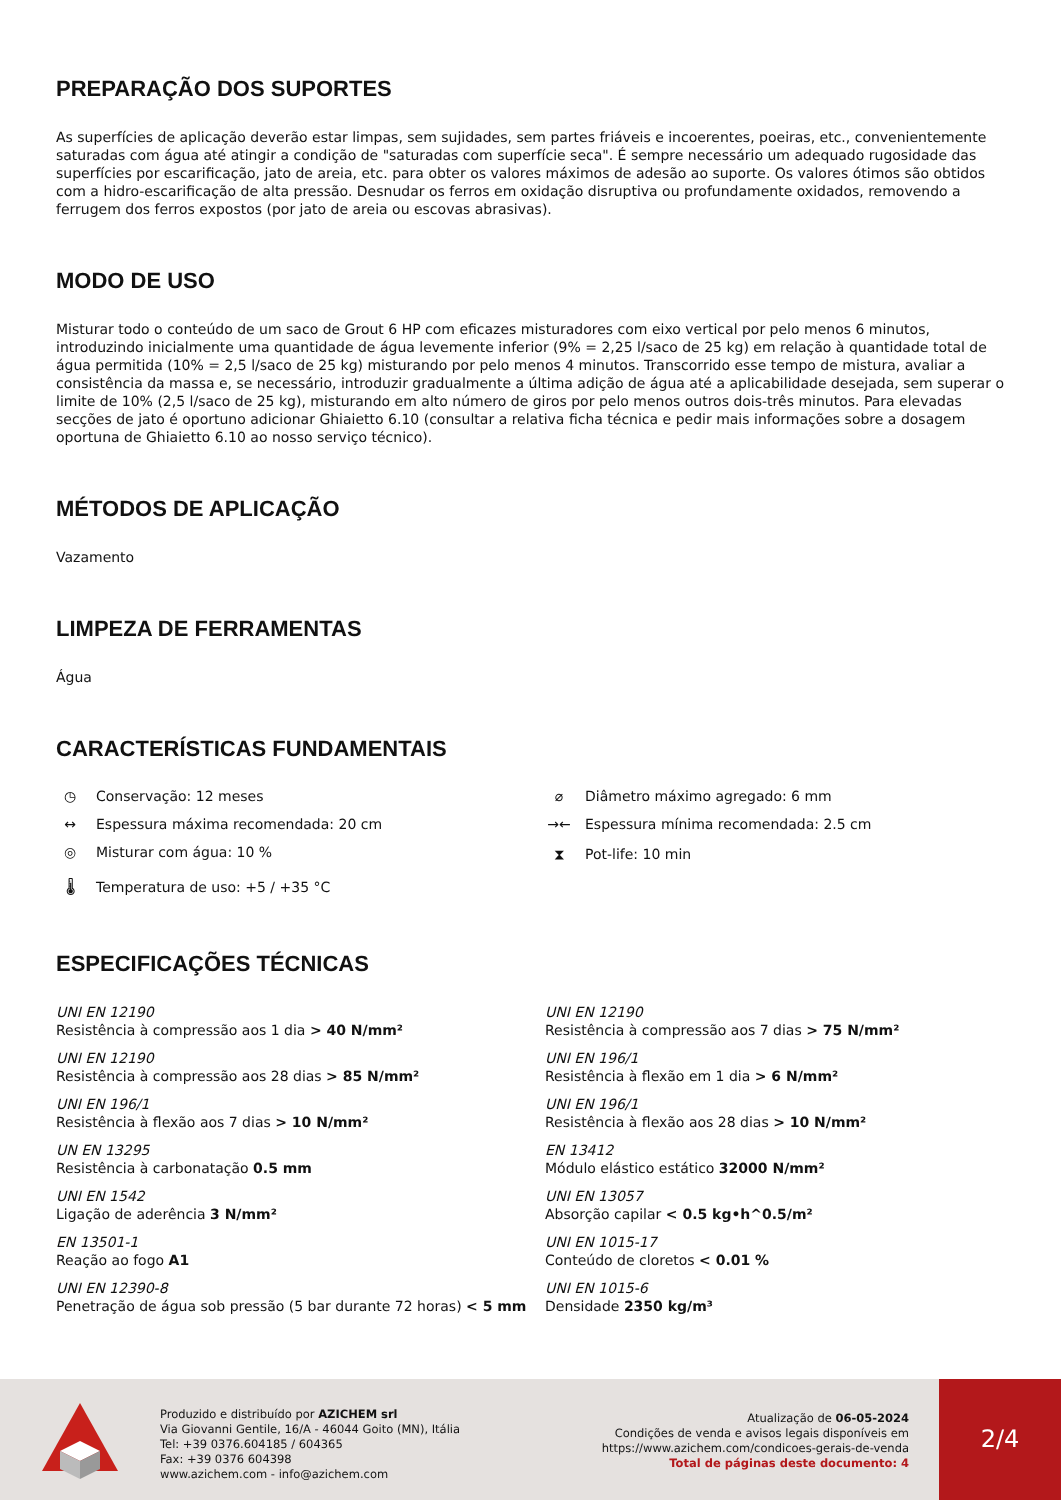PREPARAÇÃO DOS SUPORTES
As superfícies de aplicação deverão estar limpas, sem sujidades, sem partes friáveis e incoerentes, poeiras, etc., convenientemente saturadas com água até atingir a condição de "saturadas com superfície seca". É sempre necessário um adequado rugosidade das superfícies por escarificação, jato de areia, etc. para obter os valores máximos de adesão ao suporte. Os valores ótimos são obtidos com a hidro-escarificação de alta pressão. Desnudar os ferros em oxidação disruptiva ou profundamente oxidados, removendo a ferrugem dos ferros expostos (por jato de areia ou escovas abrasivas).
MODO DE USO
Misturar todo o conteúdo de um saco de Grout 6 HP com eficazes misturadores com eixo vertical por pelo menos 6 minutos, introduzindo inicialmente uma quantidade de água levemente inferior (9% = 2,25 l/saco de 25 kg) em relação à quantidade total de água permitida (10% = 2,5 l/saco de 25 kg) misturando por pelo menos 4 minutos. Transcorrido esse tempo de mistura, avaliar a consistência da massa e, se necessário, introduzir gradualmente a última adição de água até a aplicabilidade desejada, sem superar o limite de 10% (2,5 l/saco de 25 kg), misturando em alto número de giros por pelo menos outros dois-três minutos. Para elevadas secções de jato é oportuno adicionar Ghiaietto 6.10 (consultar a relativa ficha técnica e pedir mais informações sobre a dosagem oportuna de Ghiaietto 6.10 ao nosso serviço técnico).
MÉTODOS DE APLICAÇÃO
Vazamento
LIMPEZA DE FERRAMENTAS
Água
CARACTERÍSTICAS FUNDAMENTAIS
◷ Conservação: 12 meses
⌀ Diâmetro máximo agregado: 6 mm
↔ Espessura máxima recomendada: 20 cm
→← Espessura mínima recomendada: 2.5 cm
◎ Misturar com água: 10 %
⧗ Pot-life: 10 min
🌡 Temperatura de uso: +5 / +35 °C
ESPECIFICAÇÕES TÉCNICAS
UNI EN 12190
Resistência à compressão aos 1 dia > 40 N/mm²
UNI EN 12190
Resistência à compressão aos 7 dias > 75 N/mm²
UNI EN 12190
Resistência à compressão aos 28 dias > 85 N/mm²
UNI EN 196/1
Resistência à flexão em 1 dia > 6 N/mm²
UNI EN 196/1
Resistência à flexão aos 7 dias > 10 N/mm²
UNI EN 196/1
Resistência à flexão aos 28 dias > 10 N/mm²
UN EN 13295
Resistência à carbonatação 0.5 mm
EN 13412
Módulo elástico estático 32000 N/mm²
UNI EN 1542
Ligação de aderência 3 N/mm²
UNI EN 13057
Absorção capilar < 0.5 kg•h^0.5/m²
EN 13501-1
Reação ao fogo A1
UNI EN 1015-17
Conteúdo de cloretos < 0.01 %
UNI EN 12390-8
Penetração de água sob pressão (5 bar durante 72 horas) < 5 mm
UNI EN 1015-6
Densidade 2350 kg/m³
Produzido e distribuído por AZICHEM srl
Via Giovanni Gentile, 16/A - 46044 Goito (MN), Itália
Tel: +39 0376.604185 / 604365
Fax: +39 0376 604398
www.azichem.com - info@azichem.com
Atualização de 06-05-2024
Condições de venda e avisos legais disponíveis em
https://www.azichem.com/condicoes-gerais-de-venda
Total de páginas deste documento: 4
2/4